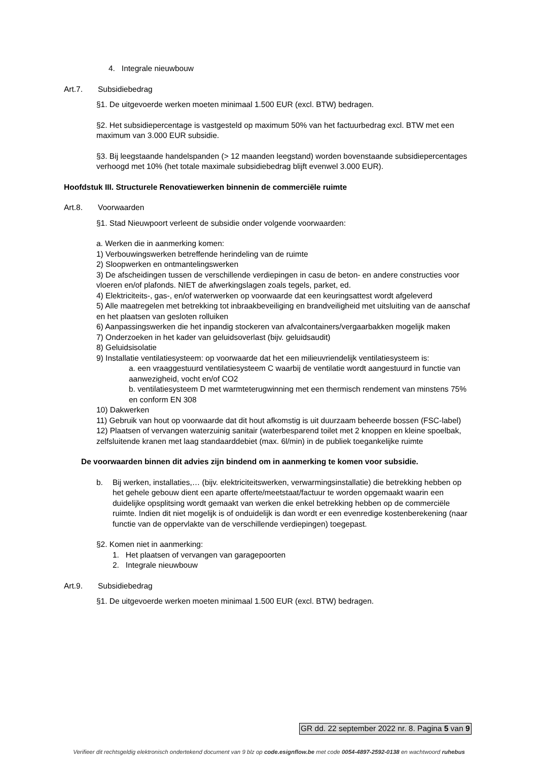4. Integrale nieuwbouw
Art.7. Subsidiebedrag
§1. De uitgevoerde werken moeten minimaal 1.500 EUR (excl. BTW) bedragen.
§2. Het subsidiepercentage is vastgesteld op maximum 50% van het factuurbedrag excl. BTW met een maximum van 3.000 EUR subsidie.
§3. Bij leegstaande handelspanden (> 12 maanden leegstand) worden bovenstaande subsidiepercentages verhoogd met 10% (het totale maximale subsidiebedrag blijft evenwel 3.000 EUR).
Hoofdstuk III. Structurele Renovatiewerken binnenin de commerciële ruimte
Art.8. Voorwaarden
§1. Stad Nieuwpoort verleent de subsidie onder volgende voorwaarden:
a. Werken die in aanmerking komen:
1) Verbouwingswerken betreffende herindeling van de ruimte
2) Sloopwerken en ontmantelingswerken
3) De afscheidingen tussen de verschillende verdiepingen in casu de beton- en andere constructies voor vloeren en/of plafonds. NIET de afwerkingslagen zoals tegels, parket, ed.
4) Elektriciteits-, gas-, en/of waterwerken op voorwaarde dat een keuringsattest wordt afgeleverd
5) Alle maatregelen met betrekking tot inbraakbeveiliging en brandveiligheid met uitsluiting van de aanschaf en het plaatsen van gesloten rolluiken
6) Aanpassingswerken die het inpandig stockeren van afvalcontainers/vergaarbakken mogelijk maken
7) Onderzoeken in het kader van geluidsoverlast (bijv. geluidsaudit)
8) Geluidsisolatie
9) Installatie ventilatiesysteem: op voorwaarde dat het een milieuvriendelijk ventilatiesysteem is:
a. een vraaggestuurd ventilatiesysteem C waarbij de ventilatie wordt aangestuurd in functie van aanwezigheid, vocht en/of CO2
b. ventilatiesysteem D met warmteterugwinning met een thermisch rendement van minstens 75% en conform EN 308
10) Dakwerken
11) Gebruik van hout op voorwaarde dat dit hout afkomstig is uit duurzaam beheerde bossen (FSC-label)
12) Plaatsen of vervangen waterzuinig sanitair (waterbesparend toilet met 2 knoppen en kleine spoelbak, zelfsluitende kranen met laag standaarddebiet (max. 6l/min) in de publiek toegankelijke ruimte
De voorwaarden binnen dit advies zijn bindend om in aanmerking te komen voor subsidie.
b. Bij werken, installaties,… (bijv. elektriciteitswerken, verwarmingsinstallatie) die betrekking hebben op het gehele gebouw dient een aparte offerte/meetstaat/factuur te worden opgemaakt waarin een duidelijke opsplitsing wordt gemaakt van werken die enkel betrekking hebben op de commerciële ruimte. Indien dit niet mogelijk is of onduidelijk is dan wordt er een evenredige kostenberekening (naar functie van de oppervlakte van de verschillende verdiepingen) toegepast.
§2. Komen niet in aanmerking:
1. Het plaatsen of vervangen van garagepoorten
2. Integrale nieuwbouw
Art.9. Subsidiebedrag
§1. De uitgevoerde werken moeten minimaal 1.500 EUR (excl. BTW) bedragen.
GR dd. 22 september 2022 nr. 8. Pagina 5 van 9
Verifieer dit rechtsgeldig elektronisch ondertekend document van 9 blz op code.esignflow.be met code 0054-4897-2592-0138 en wachtwoord ruhebus